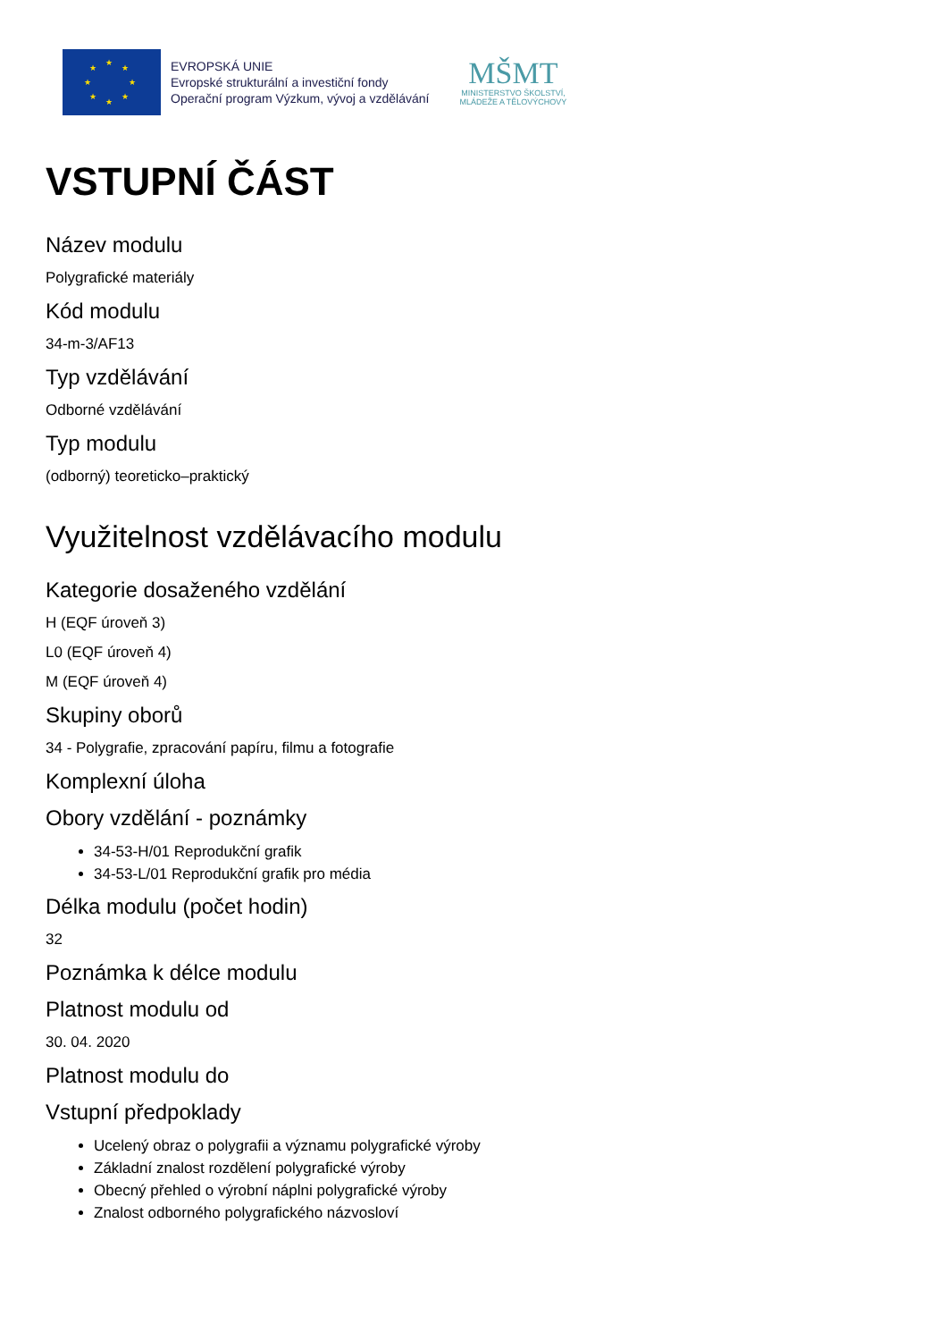★
★ ★
★ ★
★ ★
★
EVROPSKÁ UNIE
Evropské strukturální a investiční fondy
Operační program Výzkum, vývoj a vzdělávání
MŠMT
MINISTERSTVO ŠKOLSTVÍ,
MLÁDEŽE A TĚLOVÝCHOVY
VSTUPNÍ ČÁST
Název modulu
Polygrafické materiály
Kód modulu
34-m-3/AF13
Typ vzdělávání
Odborné vzdělávání
Typ modulu
(odborný) teoreticko–praktický
Využitelnost vzdělávacího modulu
Kategorie dosaženého vzdělání
H (EQF úroveň 3)
L0 (EQF úroveň 4)
M (EQF úroveň 4)
Skupiny oborů
34 - Polygrafie, zpracování papíru, filmu a fotografie
Komplexní úloha
Obory vzdělání - poznámky
34-53-H/01 Reprodukční grafik
34-53-L/01 Reprodukční grafik pro média
Délka modulu (počet hodin)
32
Poznámka k délce modulu
Platnost modulu od
30. 04. 2020
Platnost modulu do
Vstupní předpoklady
Ucelený obraz o polygrafii a významu polygrafické výroby
Základní znalost rozdělení polygrafické výroby
Obecný přehled o výrobní náplni polygrafické výroby
Znalost odborného polygrafického názvosloví